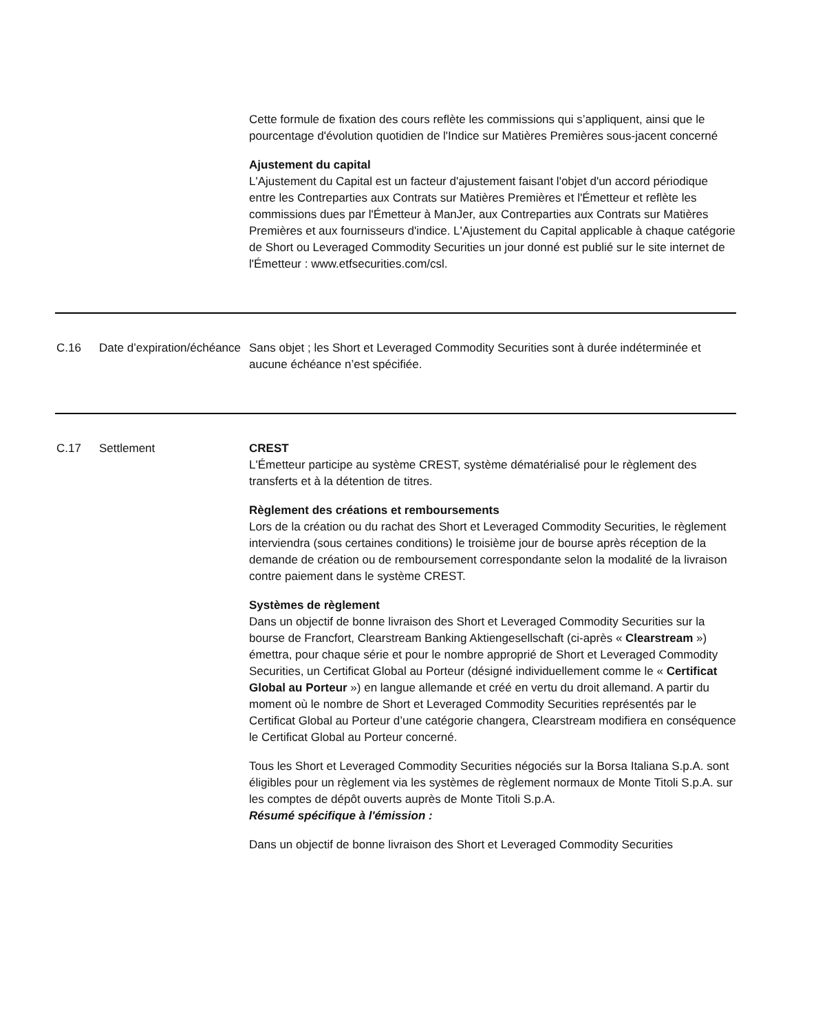| | | Cette formule de fixation des cours reflète les commissions qui s’appliquent, ainsi que le pourcentage d'évolution quotidien de l'Indice sur Matières Premières sous-jacent concerné Ajustement du capital L'Ajustement du Capital est un facteur d'ajustement faisant l'objet d'un accord périodique entre les Contreparties aux Contrats sur Matières Premières et l'Émetteur et reflète les commissions dues par l'Émetteur à ManJer, aux Contreparties aux Contrats sur Matières Premières et aux fournisseurs d'indice. L'Ajustement du Capital applicable à chaque catégorie de Short ou Leveraged Commodity Securities un jour donné est publié sur le site internet de l'Émetteur : www.etfsecurities.com/csl. |
| C.16 | Date d’expiration/échéance | Sans objet ; les Short et Leveraged Commodity Securities sont à durée indéterminée et aucune échéance n’est spécifiée. |
| C.17 | Settlement | CREST L'Émetteur participe au système CREST, système dématérialisé pour le règlement des transferts et à la détention de titres. Règlement des créations et remboursements Lors de la création ou du rachat des Short et Leveraged Commodity Securities, le règlement interviendra (sous certaines conditions) le troisième jour de bourse après réception de la demande de création ou de remboursement correspondante selon la modalité de la livraison contre paiement dans le système CREST. Systèmes de règlement Dans un objectif de bonne livraison des Short et Leveraged Commodity Securities sur la bourse de Francfort, Clearstream Banking Aktiengesellschaft (ci-après « Clearstream ») émettra, pour chaque série et pour le nombre approprié de Short et Leveraged Commodity Securities, un Certificat Global au Porteur (désigné individuellement comme le « Certificat Global au Porteur ») en langue allemande et créé en vertu du droit allemand. A partir du moment où le nombre de Short et Leveraged Commodity Securities représentés par le Certificat Global au Porteur d’une catégorie changera, Clearstream modifiera en conséquence le Certificat Global au Porteur concerné. Tous les Short et Leveraged Commodity Securities négociés sur la Borsa Italiana S.p.A. sont éligibles pour un règlement via les systèmes de règlement normaux de Monte Titoli S.p.A. sur les comptes de dépôt ouverts auprès de Monte Titoli S.p.A. Résumé spécifique à l'émission : Dans un objectif de bonne livraison des Short et Leveraged Commodity Securities |